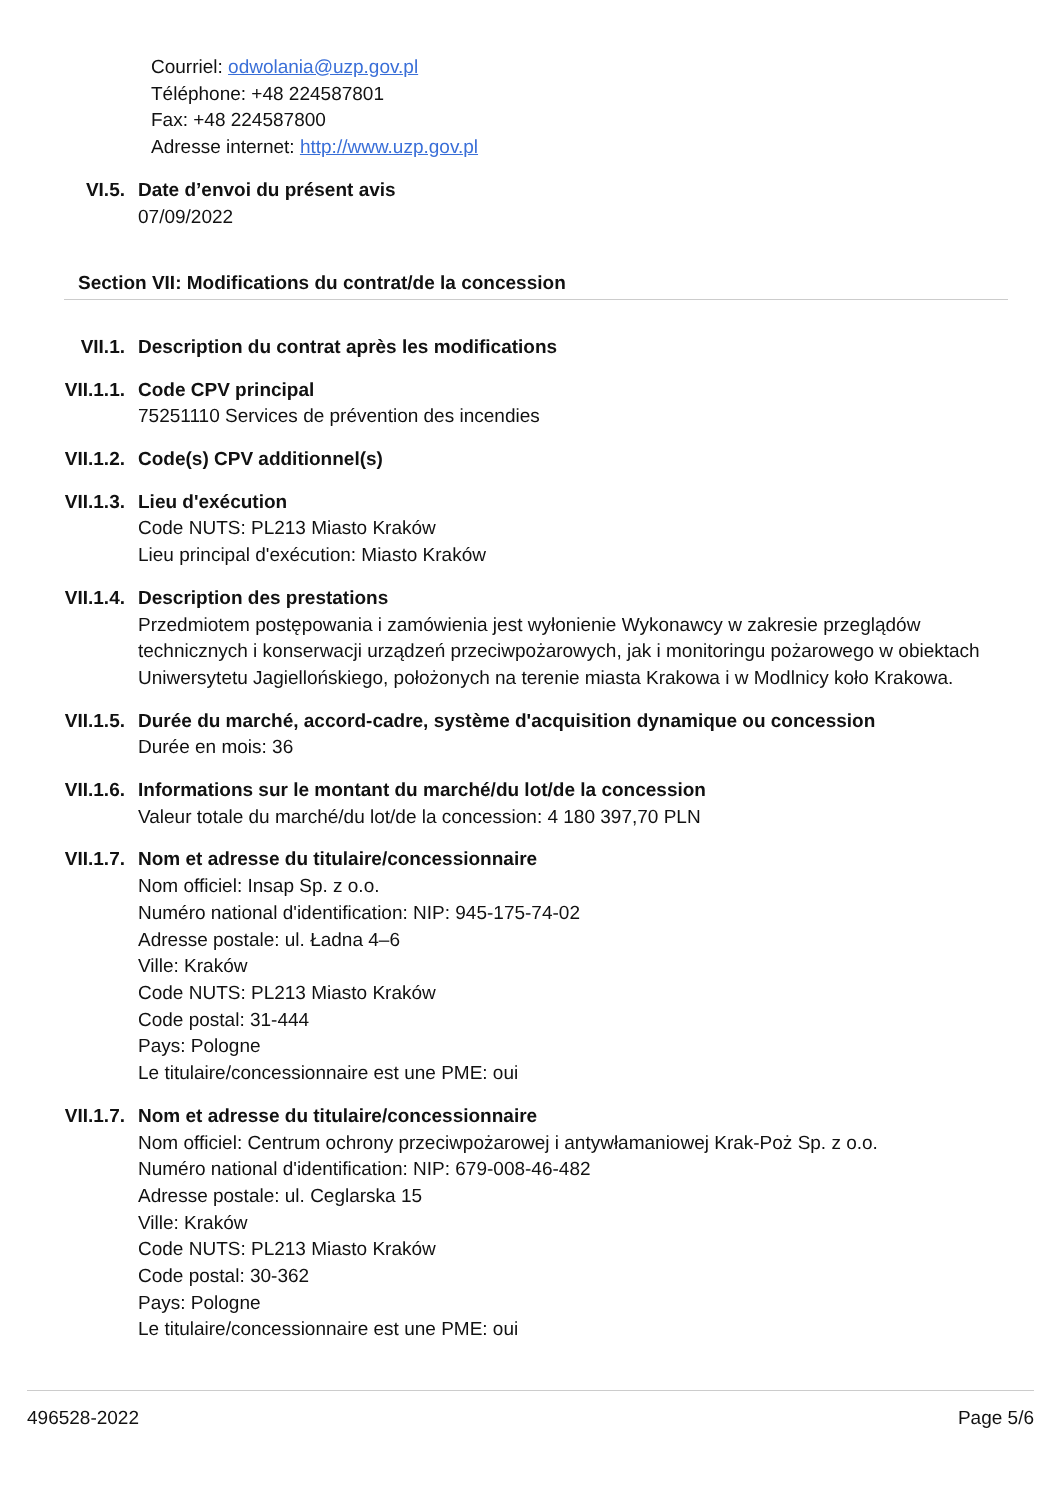Courriel: odwolania@uzp.gov.pl
Téléphone: +48 224587801
Fax: +48 224587800
Adresse internet: http://www.uzp.gov.pl
VI.5. Date d’envoi du présent avis
07/09/2022
Section VII: Modifications du contrat/de la concession
VII.1. Description du contrat après les modifications
VII.1.1. Code CPV principal
75251110 Services de prévention des incendies
VII.1.2. Code(s) CPV additionnel(s)
VII.1.3. Lieu d'exécution
Code NUTS: PL213 Miasto Kraków
Lieu principal d'exécution: Miasto Kraków
VII.1.4. Description des prestations
Przedmiotem postępowania i zamówienia jest wyłonienie Wykonawcy w zakresie przeglądów technicznych i konserwacji urządzeń przeciwpożarowych, jak i monitoringu pożarowego w obiektach Uniwersytetu Jagiellońskiego, położonych na terenie miasta Krakowa i w Modlnicy koło Krakowa.
VII.1.5. Durée du marché, accord-cadre, système d'acquisition dynamique ou concession
Durée en mois: 36
VII.1.6. Informations sur le montant du marché/du lot/de la concession
Valeur totale du marché/du lot/de la concession: 4 180 397,70 PLN
VII.1.7. Nom et adresse du titulaire/concessionnaire
Nom officiel: Insap Sp. z o.o.
Numéro national d'identification: NIP: 945-175-74-02
Adresse postale: ul. Ładna 4–6
Ville: Kraków
Code NUTS: PL213 Miasto Kraków
Code postal: 31-444
Pays: Pologne
Le titulaire/concessionnaire est une PME: oui
VII.1.7. Nom et adresse du titulaire/concessionnaire
Nom officiel: Centrum ochrony przeciwpożarowej i antywłamaniowej Krak-Poż Sp. z o.o.
Numéro national d'identification: NIP: 679-008-46-482
Adresse postale: ul. Ceglarska 15
Ville: Kraków
Code NUTS: PL213 Miasto Kraków
Code postal: 30-362
Pays: Pologne
Le titulaire/concessionnaire est une PME: oui
496528-2022 Page 5/6